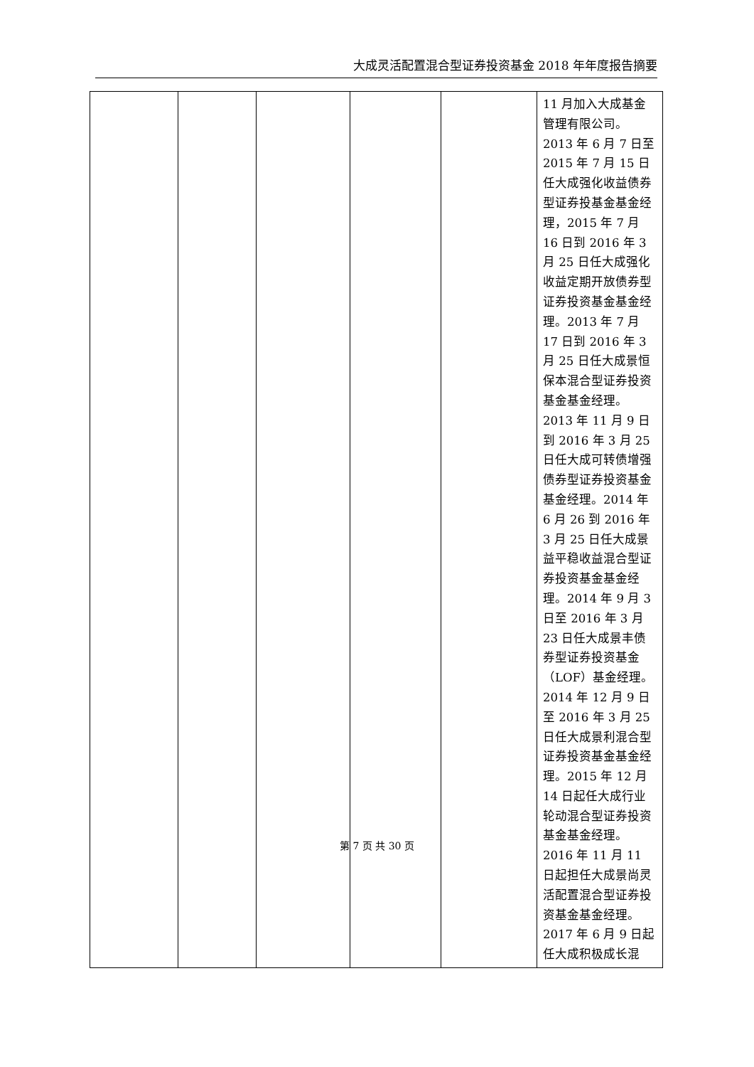大成灵活配置混合型证券投资基金 2018 年年度报告摘要
| | | | | | 11 月加入大成基金管理有限公司。2013 年 6 月 7 日至 2015 年 7 月 15 日任大成强化收益债券型证券投基金基金经理，2015 年 7 月 16 日到 2016 年 3 月 25 日任大成强化收益定期开放债券型证券投资基金基金经理。2013 年 7 月 17 日到 2016 年 3 月 25 日任大成景恒保本混合型证券投资基金基金经理。2013 年 11 月 9 日到 2016 年 3 月 25 日任大成可转债增强债券型证券投资基金基金经理。2014 年 6 月 26 到 2016 年 3 月 25 日任大成景益平稳收益混合型证券投资基金基金经理。2014 年 9 月 3 日至 2016 年 3 月 23 日任大成景丰债券型证券投资基金（LOF）基金经理。2014 年 12 月 9 日至 2016 年 3 月 25 日任大成景利混合型证券投资基金基金经理。2015 年 12 月 14 日起任大成行业轮动混合型证券投资基金基金经理。2016 年 11 月 11 日起担任大成景尚灵活配置混合型证券投资基金基金经理。2017 年 6 月 9 日起任大成积极成长混 |
第 7 页 共 30 页